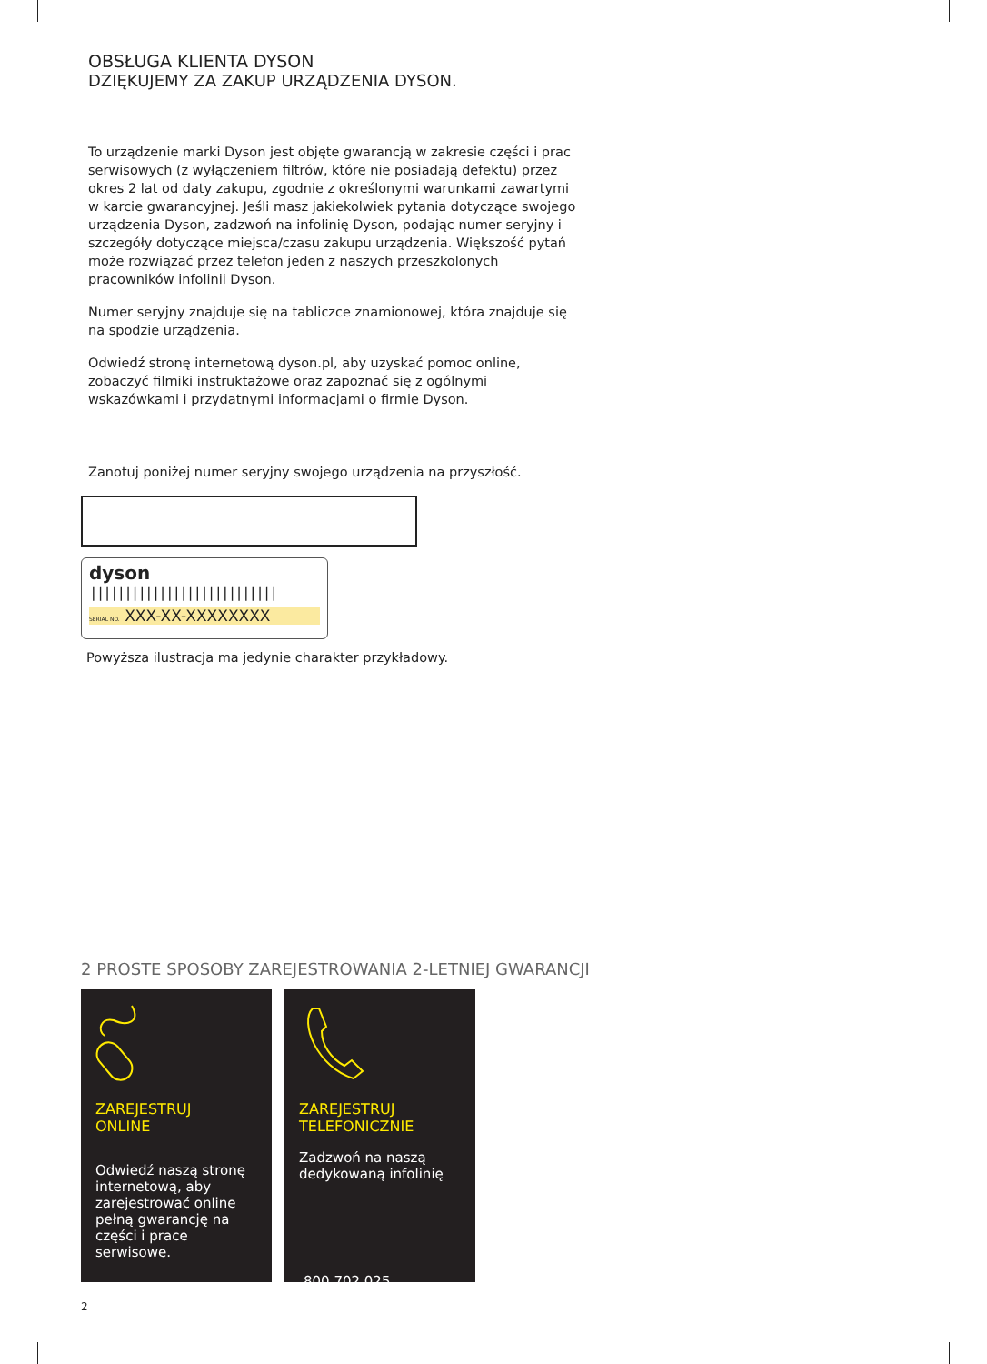OBSŁUGA KLIENTA DYSON
DZIĘKUJEMY ZA ZAKUP URZĄDZENIA DYSON.
To urządzenie marki Dyson jest objęte gwarancją w zakresie części i prac serwisowych (z wyłączeniem filtrów, które nie posiadają defektu) przez okres 2 lat od daty zakupu, zgodnie z określonymi warunkami zawartymi w karcie gwarancyjnej. Jeśli masz jakiekolwiek pytania dotyczące swojego urządzenia Dyson, zadzwoń na infolinię Dyson, podając numer seryjny i szczegóły dotyczące miejsca/czasu zakupu urządzenia. Większość pytań może rozwiązać przez telefon jeden z naszych przeszkolonych pracowników infolinii Dyson.
Numer seryjny znajduje się na tabliczce znamionowej, która znajduje się na spodzie urządzenia.
Odwiedź stronę internetową dyson.pl, aby uzyskać pomoc online, zobaczyć filmiki instruktażowe oraz zapoznać się z ogólnymi wskazówkami i przydatnymi informacjami o firmie Dyson.
Zanotuj poniżej numer seryjny swojego urządzenia na przyszłość.
dyson |||||||||||||||||||||||||||
SERIAL NO. XXX-XX-XXXXXXXX
Powyższa ilustracja ma jedynie charakter przykładowy.
2 PROSTE SPOSOBY ZAREJESTROWANIA 2-LETNIEJ GWARANCJI
ZAREJESTRUJ
ONLINE
Odwiedź naszą stronę internetową, aby zarejestrować online pełną gwarancję na części i prace serwisowe.
ZAREJESTRUJ
TELEFONICZNIE
Zadzwoń na naszą dedykowaną infolinię
800 702 025
2